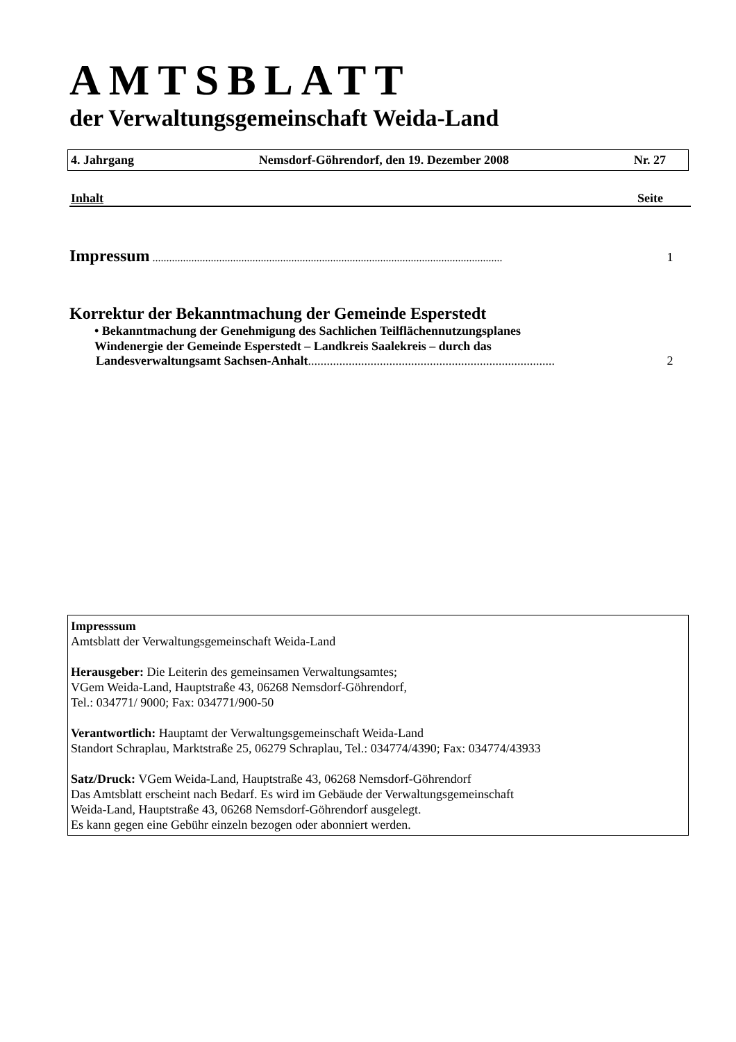AMTSBLATT
der Verwaltungsgemeinschaft Weida-Land
4. Jahrgang Nemsdorf-Göhrendorf, den 19. Dezember 2008 Nr. 27
Inhalt Seite
Impressum .............................................................................................................................. 1
Korrektur der Bekanntmachung der Gemeinde Esperstedt
• Bekanntmachung der Genehmigung des Sachlichen Teilflächennutzungsplanes
Windenergie der Gemeinde Esperstedt – Landkreis Saalekreis – durch das
Landesverwaltungsamt Sachsen-Anhalt............................................................................... 2
Impresssum
Amtsblatt der Verwaltungsgemeinschaft Weida-Land
Herausgeber: Die Leiterin des gemeinsamen Verwaltungsamtes;
VGem Weida-Land, Hauptstraße 43, 06268 Nemsdorf-Göhrendorf,
Tel.: 034771/ 9000; Fax: 034771/900-50
Verantwortlich: Hauptamt der Verwaltungsgemeinschaft Weida-Land
Standort Schraplau, Marktstraße 25, 06279 Schraplau, Tel.: 034774/4390; Fax: 034774/43933
Satz/Druck: VGem Weida-Land, Hauptstraße 43, 06268 Nemsdorf-Göhrendorf
Das Amtsblatt erscheint nach Bedarf. Es wird im Gebäude der Verwaltungsgemeinschaft
Weida-Land, Hauptstraße 43, 06268 Nemsdorf-Göhrendorf ausgelegt.
Es kann gegen eine Gebühr einzeln bezogen oder abonniert werden.